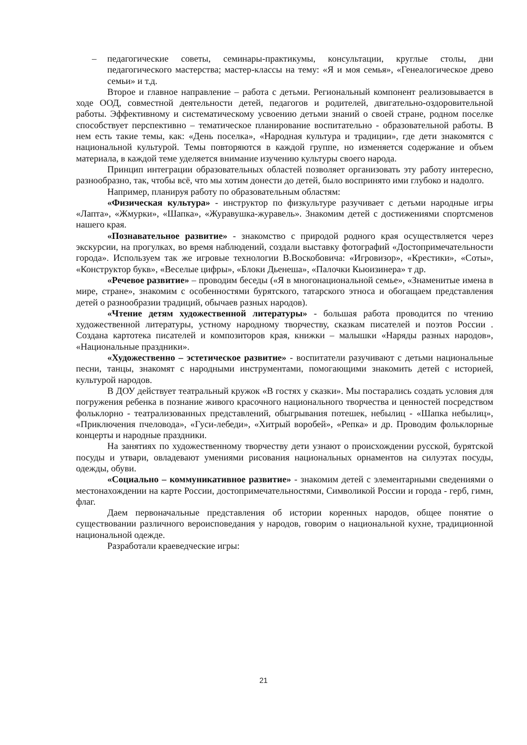– педагогические советы, семинары-практикумы, консультации, круглые столы, дни педагогического мастерства; мастер-классы на тему: «Я и моя семья», «Генеалогическое древо семьи» и т.д.
Второе и главное направление – работа с детьми. Региональный компонент реализовывается в ходе ООД, совместной деятельности детей, педагогов и родителей, двигательно-оздоровительной работы. Эффективному и систематическому усвоению детьми знаний о своей стране, родном поселке способствует перспективно – тематическое планирование воспитательно - образовательной работы. В нем есть такие темы, как: «День поселка», «Народная культура и традиции», где дети знакомятся с национальной культурой. Темы повторяются в каждой группе, но изменяется содержание и объем материала, в каждой теме уделяется внимание изучению культуры своего народа.
Принцип интеграции образовательных областей позволяет организовать эту работу интересно, разнообразно, так, чтобы всё, что мы хотим донести до детей, было воспринято ими глубоко и надолго.
Например, планируя работу по образовательным областям:
«Физическая культура» - инструктор по физкультуре разучивает с детьми народные игры «Лапта», «Жмурки», «Шапка», «Журавушка-журавель». Знакомим детей с достижениями спортсменов нашего края.
«Познавательное развитие» - знакомство с природой родного края осуществляется через экскурсии, на прогулках, во время наблюдений, создали выставку фотографий «Достопримечательности города». Используем так же игровые технологии В.Воскобовича: «Игровизор», «Крестики», «Соты», «Конструктор букв», «Веселые цифры», «Блоки Дьенеша», «Палочки Кьюизинера» т др.
«Речевое развитие» – проводим беседы («Я в многонациональной семье», «Знаменитые имена в мире, стране», знакомим с особенностями бурятского, татарского этноса и обогащаем представления детей о разнообразии традиций, обычаев разных народов).
«Чтение детям художественной литературы» - большая работа проводится по чтению художественной литературы, устному народному творчеству, сказкам писателей и поэтов России . Создана картотека писателей и композиторов края, книжки – малышки «Наряды разных народов», «Национальные праздники».
«Художественно – эстетическое развитие» - воспитатели разучивают с детьми национальные песни, танцы, знакомят с народными инструментами, помогающими знакомить детей с историей, культурой народов.
В ДОУ действует театральный кружок «В гостях у сказки». Мы постарались создать условия для погружения ребенка в познание живого красочного национального творчества и ценностей посредством фольклорно - театрализованных представлений, обыгрывания потешек, небылиц - «Шапка небылиц», «Приключения пчеловода», «Гуси-лебеди», «Хитрый воробей», «Репка» и др. Проводим фольклорные концерты и народные праздники.
На занятиях по художественному творчеству дети узнают о происхождении русской, бурятской посуды и утвари, овладевают умениями рисования национальных орнаментов на силуэтах посуды, одежды, обуви.
«Социально – коммуникативное развитие» - знакомим детей с элементарными сведениями о местонахождении на карте России, достопримечательностями, Символикой России и города - герб, гимн, флаг.
Даем первоначальные представления об истории коренных народов, общее понятие о существовании различного вероисповедания у народов, говорим о национальной кухне, традиционной национальной одежде.
Разработали краеведческие игры:
21